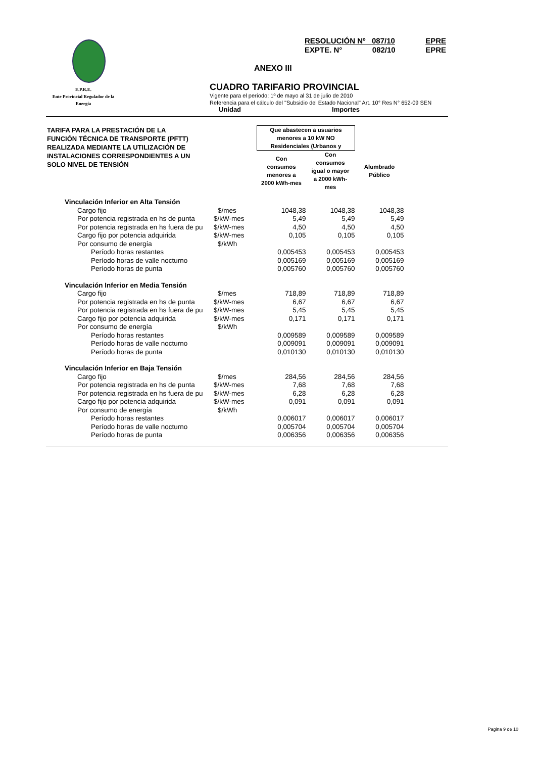RESOLUCIÓN Nº 087/10 EPRE
EXPTE. N° 082/10 EPRE
ANEXO III
E.P.R.E.
Ente Provincial Regulador de la Energía
CUADRO TARIFARIO PROVINCIAL
Vigente para el período: 1º de mayo al 31 de julio de 2010
Referencia para el cálculo del "Subsidio del Estado Nacional" Art. 10° Res N° 652-09 SEN
Unidad Importes
| TARIFA PARA LA PRESTACIÓN DE LA FUNCIÓN TÉCNICA DE TRANSPORTE (PFTT) REALIZADA MEDIANTE LA UTILIZACIÓN DE INSTALACIONES CORRESPONDIENTES A UN SOLO NIVEL DE TENSIÓN | | Que abastecen a usuarios menores a 10 kW NO Residenciales (Urbanos y | | |
| | | Con consumos menores a 2000 kWh-mes | Con consumos igual o mayor a 2000 kWh- mes | Alumbrado Público |
| Vinculación Inferior en Alta Tensión | | | | |
| Cargo fijo | $/mes | 1048,38 | 1048,38 | 1048,38 |
| Por potencia registrada en hs de punta | $/kW-mes | 5,49 | 5,49 | 5,49 |
| Por potencia registrada en hs fuera de pu | $/kW-mes | 4,50 | 4,50 | 4,50 |
| Cargo fijo por potencia adquirida | $/kW-mes | 0,105 | 0,105 | 0,105 |
| Por consumo de energía | $/kWh | | | |
| Período horas restantes | | 0,005453 | 0,005453 | 0,005453 |
| Período horas de valle nocturno | | 0,005169 | 0,005169 | 0,005169 |
| Período horas de punta | | 0,005760 | 0,005760 | 0,005760 |
| Vinculación Inferior en Media Tensión | | | | |
| Cargo fijo | $/mes | 718,89 | 718,89 | 718,89 |
| Por potencia registrada en hs de punta | $/kW-mes | 6,67 | 6,67 | 6,67 |
| Por potencia registrada en hs fuera de pu | $/kW-mes | 5,45 | 5,45 | 5,45 |
| Cargo fijo por potencia adquirida | $/kW-mes | 0,171 | 0,171 | 0,171 |
| Por consumo de energía | $/kWh | | | |
| Período horas restantes | | 0,009589 | 0,009589 | 0,009589 |
| Período horas de valle nocturno | | 0,009091 | 0,009091 | 0,009091 |
| Período horas de punta | | 0,010130 | 0,010130 | 0,010130 |
| Vinculación Inferior en Baja Tensión | | | | |
| Cargo fijo | $/mes | 284,56 | 284,56 | 284,56 |
| Por potencia registrada en hs de punta | $/kW-mes | 7,68 | 7,68 | 7,68 |
| Por potencia registrada en hs fuera de pu | $/kW-mes | 6,28 | 6,28 | 6,28 |
| Cargo fijo por potencia adquirida | $/kW-mes | 0,091 | 0,091 | 0,091 |
| Por consumo de energía | $/kWh | | | |
| Período horas restantes | | 0,006017 | 0,006017 | 0,006017 |
| Período horas de valle nocturno | | 0,005704 | 0,005704 | 0,005704 |
| Período horas de punta | | 0,006356 | 0,006356 | 0,006356 |
Pagina 9 de 10